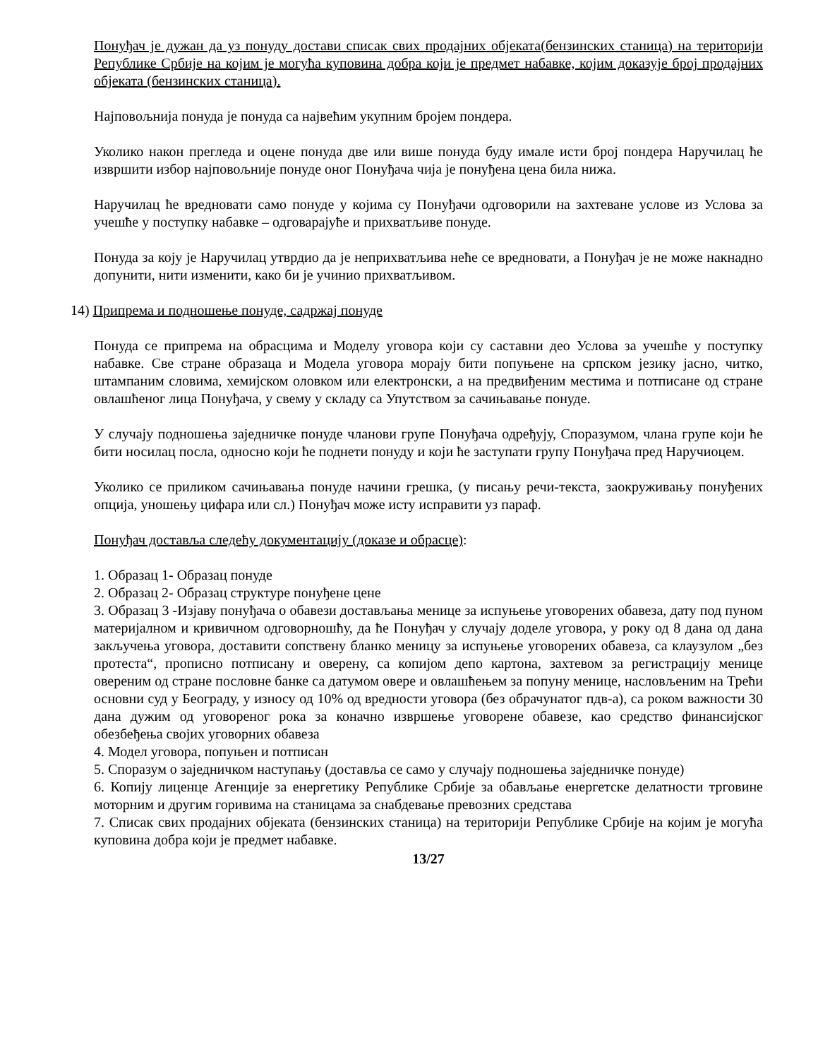Понуђач је дужан да уз понуду достави списак свих продајних објеката(бензинских станица) на територији Републике Србије на којим је могућа куповина добра који је предмет набавке, којим доказује број продајних објеката (бензинских станица).
Најповољнија понуда је понуда са највећим укупним бројем пондера.
Уколико након прегледа и оцене понуда две или више понуда буду имале исти број пондера Наручилац ће извршити избор најповољније понуде оног Понуђача чија је понуђена цена била нижа.
Наручилац ће вредновати само понуде у којима су Понуђачи одговорили на захтеване услове из Услова за учешће у поступку набавке – одговарајуће и прихватљиве понуде.
Понуда за коју је Наручилац утврдио да је неприхватљива неће се вредновати, а Понуђач је не може накнадно допунити, нити изменити, како би је учинио прихватљивом.
14) Припрема и подношење понуде, садржај понуде
Понуда се припрема на обрасцима и Моделу уговора који су саставни део Услова за учешће у поступку набавке. Све стране образаца и Модела уговора морају бити попуњене на српском језику јасно, читко, штампаним словима, хемијском оловком или електронски, а на предвиђеним местима и потписане од стране овлашћеног лица Понуђача, у свему у складу са Упутством за сачињавање понуде.
У случају подношења заједничке понуде чланови групе Понуђача одређују, Споразумом, члана групе који ће бити носилац посла, односно који ће поднети понуду и који ће заступати групу Понуђача пред Наручиоцем.
Уколико се приликом сачињавања понуде начини грешка, (у писању речи-текста, заокруживању понуђених опција, уношењу цифара или сл.) Понуђач може исту исправити уз параф.
Понуђач доставља следећу документацију (доказе и обрасце):
1. Образац 1- Образац понуде
2. Образац 2- Образац структуре понуђене цене
3. Образац 3 -Изјаву понуђача о обавези достављања менице за испуњење уговорених обавеза, дату под пуном материјалном и кривичном одговорношћу, да ће Понуђач у случају доделе уговора, у року од 8 дана од дана закључења уговора, доставити сопствену бланко меницу за испуњење уговорених обавеза, са клаузулом „без протеста“, прописно потписану и оверену, са копијом депо картона, захтевом за регистрацију менице овереним од стране пословне банке са датумом овере и овлашћењем за попуну менице, насловљеним на Трећи основни суд у Београду, у износу од 10% од вредности уговора (без обрачунатог пдв-а), са роком важности 30 дана дужим од уговореног рока за коначно извршење уговорене обавезе, као средство финансијског обезбеђења својих уговорних обавеза
4. Модел уговора, попуњен и потписан
5. Споразум о заједничком наступању (доставља се само у случају подношења заједничке понуде)
6. Копију лиценце Агенције за енергетику Републике Србије за обављање енергетске делатности трговине моторним и другим горивима на станицама за снабдевање превозних средстава
7. Списак свих продајних објеката (бензинских станица) на територији Републике Србије на којим је могућа куповина добра који је предмет набавке.
13/27